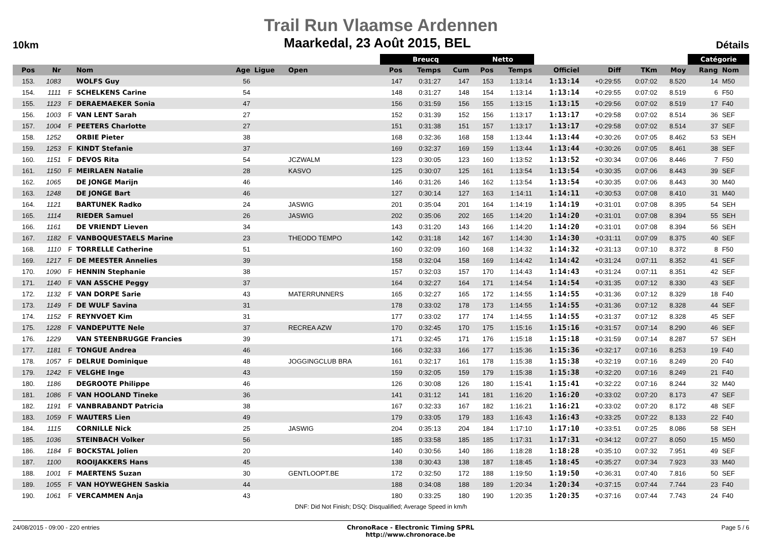Trail Run Vlaamse Ardennen
10km Maarkedal, 23 Août 2015, BEL Détails
| | | | | | | | Breucq | | | Netto | | | | | | Catégorie | |
| --- | --- | --- | --- | --- | --- | --- | --- | --- | --- | --- | --- | --- | --- | --- | --- | --- | --- |
| Pos | Nr | | Nom | Age | Ligue | Open | Pos | Temps | Cum | Pos | Temps | Officiel | Diff | TKm | Moy | Rang | Nom |
| 153. | 1083 | | WOLFS Guy | 56 | | | 147 | 0:31:27 | 147 | 153 | 1:13:14 | 1:13:14 | +0:29:55 | 0:07:02 | 8.520 | 14 | M50 |
| 154. | 1111 | F | SCHELKENS Carine | 54 | | | 148 | 0:31:27 | 148 | 154 | 1:13:14 | 1:13:14 | +0:29:55 | 0:07:02 | 8.519 | 6 | F50 |
| 155. | 1123 | F | DERAEMAEKER Sonia | 47 | | | 156 | 0:31:59 | 156 | 155 | 1:13:15 | 1:13:15 | +0:29:56 | 0:07:02 | 8.519 | 17 | F40 |
| 156. | 1003 | F | VAN LENT Sarah | 27 | | | 152 | 0:31:39 | 152 | 156 | 1:13:17 | 1:13:17 | +0:29:58 | 0:07:02 | 8.514 | 36 | SEF |
| 157. | 1004 | F | PEETERS Charlotte | 27 | | | 151 | 0:31:38 | 151 | 157 | 1:13:17 | 1:13:17 | +0:29:58 | 0:07:02 | 8.514 | 37 | SEF |
| 158. | 1252 | | ORBIE Pieter | 38 | | | 168 | 0:32:36 | 168 | 158 | 1:13:44 | 1:13:44 | +0:30:26 | 0:07:05 | 8.462 | 53 | SEH |
| 159. | 1253 | F | KINDT Stefanie | 37 | | | 169 | 0:32:37 | 169 | 159 | 1:13:44 | 1:13:44 | +0:30:26 | 0:07:05 | 8.461 | 38 | SEF |
| 160. | 1151 | F | DEVOS Rita | 54 | | JCZWALM | 123 | 0:30:05 | 123 | 160 | 1:13:52 | 1:13:52 | +0:30:34 | 0:07:06 | 8.446 | 7 | F50 |
| 161. | 1150 | F | MEIRLAEN Natalie | 28 | | KASVO | 125 | 0:30:07 | 125 | 161 | 1:13:54 | 1:13:54 | +0:30:35 | 0:07:06 | 8.443 | 39 | SEF |
| 162. | 1065 | | DE JONGE Marijn | 46 | | | 146 | 0:31:26 | 146 | 162 | 1:13:54 | 1:13:54 | +0:30:35 | 0:07:06 | 8.443 | 30 | M40 |
| 163. | 1248 | | DE JONGE Bart | 46 | | | 127 | 0:30:14 | 127 | 163 | 1:14:11 | 1:14:11 | +0:30:53 | 0:07:08 | 8.410 | 31 | M40 |
| 164. | 1121 | | BARTUNEK Radko | 24 | | JASWIG | 201 | 0:35:04 | 201 | 164 | 1:14:19 | 1:14:19 | +0:31:01 | 0:07:08 | 8.395 | 54 | SEH |
| 165. | 1114 | | RIEDER Samuel | 26 | | JASWIG | 202 | 0:35:06 | 202 | 165 | 1:14:20 | 1:14:20 | +0:31:01 | 0:07:08 | 8.394 | 55 | SEH |
| 166. | 1161 | | DE VRIENDT Lieven | 34 | | | 143 | 0:31:20 | 143 | 166 | 1:14:20 | 1:14:20 | +0:31:01 | 0:07:08 | 8.394 | 56 | SEH |
| 167. | 1182 | F | VANBOQUESTAELS Marine | 23 | | THEODO TEMPO | 142 | 0:31:18 | 142 | 167 | 1:14:30 | 1:14:30 | +0:31:11 | 0:07:09 | 8.375 | 40 | SEF |
| 168. | 1110 | F | TORRELLE Catherine | 51 | | | 160 | 0:32:09 | 160 | 168 | 1:14:32 | 1:14:32 | +0:31:13 | 0:07:10 | 8.372 | 8 | F50 |
| 169. | 1217 | F | DE MEESTER Annelies | 39 | | | 158 | 0:32:04 | 158 | 169 | 1:14:42 | 1:14:42 | +0:31:24 | 0:07:11 | 8.352 | 41 | SEF |
| 170. | 1090 | F | HENNIN Stephanie | 38 | | | 157 | 0:32:03 | 157 | 170 | 1:14:43 | 1:14:43 | +0:31:24 | 0:07:11 | 8.351 | 42 | SEF |
| 171. | 1140 | F | VAN ASSCHE Peggy | 37 | | | 164 | 0:32:27 | 164 | 171 | 1:14:54 | 1:14:54 | +0:31:35 | 0:07:12 | 8.330 | 43 | SEF |
| 172. | 1132 | F | VAN DORPE Sarie | 43 | | MATERRUNNERS | 165 | 0:32:27 | 165 | 172 | 1:14:55 | 1:14:55 | +0:31:36 | 0:07:12 | 8.329 | 18 | F40 |
| 173. | 1149 | F | DE WULF Savina | 31 | | | 178 | 0:33:02 | 178 | 173 | 1:14:55 | 1:14:55 | +0:31:36 | 0:07:12 | 8.328 | 44 | SEF |
| 174. | 1152 | F | REYNVOET Kim | 31 | | | 177 | 0:33:02 | 177 | 174 | 1:14:55 | 1:14:55 | +0:31:37 | 0:07:12 | 8.328 | 45 | SEF |
| 175. | 1228 | F | VANDEPUTTE Nele | 37 | | RECREA AZW | 170 | 0:32:45 | 170 | 175 | 1:15:16 | 1:15:16 | +0:31:57 | 0:07:14 | 8.290 | 46 | SEF |
| 176. | 1229 | | VAN STEENBRUGGE Francies | 39 | | | 171 | 0:32:45 | 171 | 176 | 1:15:18 | 1:15:18 | +0:31:59 | 0:07:14 | 8.287 | 57 | SEH |
| 177. | 1181 | F | TONGUE Andrea | 46 | | | 166 | 0:32:33 | 166 | 177 | 1:15:36 | 1:15:36 | +0:32:17 | 0:07:16 | 8.253 | 19 | F40 |
| 178. | 1057 | F | DELRUE Dominique | 48 | | JOGGINGCLUB BRA | 161 | 0:32:17 | 161 | 178 | 1:15:38 | 1:15:38 | +0:32:19 | 0:07:16 | 8.249 | 20 | F40 |
| 179. | 1242 | F | VELGHE Inge | 43 | | | 159 | 0:32:05 | 159 | 179 | 1:15:38 | 1:15:38 | +0:32:20 | 0:07:16 | 8.249 | 21 | F40 |
| 180. | 1186 | | DEGROOTE Philippe | 46 | | | 126 | 0:30:08 | 126 | 180 | 1:15:41 | 1:15:41 | +0:32:22 | 0:07:16 | 8.244 | 32 | M40 |
| 181. | 1086 | F | VAN HOOLAND Tineke | 36 | | | 141 | 0:31:12 | 141 | 181 | 1:16:20 | 1:16:20 | +0:33:02 | 0:07:20 | 8.173 | 47 | SEF |
| 182. | 1191 | F | VANBRABANDT Patricia | 38 | | | 167 | 0:32:33 | 167 | 182 | 1:16:21 | 1:16:21 | +0:33:02 | 0:07:20 | 8.172 | 48 | SEF |
| 183. | 1059 | F | WAUTERS Lien | 49 | | | 179 | 0:33:05 | 179 | 183 | 1:16:43 | 1:16:43 | +0:33:25 | 0:07:22 | 8.133 | 22 | F40 |
| 184. | 1115 | | CORNILLE Nick | 25 | | JASWIG | 204 | 0:35:13 | 204 | 184 | 1:17:10 | 1:17:10 | +0:33:51 | 0:07:25 | 8.086 | 58 | SEH |
| 185. | 1036 | | STEINBACH Volker | 56 | | | 185 | 0:33:58 | 185 | 185 | 1:17:31 | 1:17:31 | +0:34:12 | 0:07:27 | 8.050 | 15 | M50 |
| 186. | 1184 | F | BOCKSTAL Jolien | 20 | | | 140 | 0:30:56 | 140 | 186 | 1:18:28 | 1:18:28 | +0:35:10 | 0:07:32 | 7.951 | 49 | SEF |
| 187. | 1100 | | ROOIJAKKERS Hans | 45 | | | 138 | 0:30:43 | 138 | 187 | 1:18:45 | 1:18:45 | +0:35:27 | 0:07:34 | 7.923 | 33 | M40 |
| 188. | 1001 | F | MAERTENS Suzan | 30 | | GENTLOOPT.BE | 172 | 0:32:50 | 172 | 188 | 1:19:50 | 1:19:50 | +0:36:31 | 0:07:40 | 7.816 | 50 | SEF |
| 189. | 1055 | F | VAN HOYWEGHEN Saskia | 44 | | | 188 | 0:34:08 | 188 | 189 | 1:20:34 | 1:20:34 | +0:37:15 | 0:07:44 | 7.744 | 23 | F40 |
| 190. | 1061 | F | VERCAMMEN Anja | 43 | | | 180 | 0:33:25 | 180 | 190 | 1:20:35 | 1:20:35 | +0:37:16 | 0:07:44 | 7.743 | 24 | F40 |
DNF: Did Not Finish; DSQ: Disqualified; Average Speed in km/h
24/08/2015 - 09:00 - 220 entries ChronoRace - Electronic Timing SPRL
http://www.chronorace.be Page 5 / 6